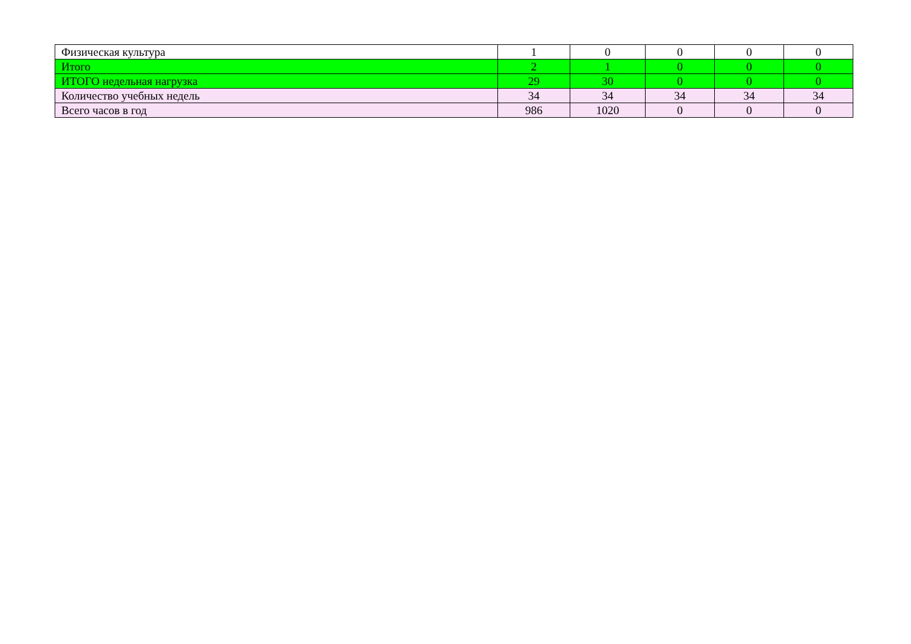| Физическая культура | 1 | 0 | 0 | 0 | 0 |
| Итого | 2 | 1 | 0 | 0 | 0 |
| ИТОГО недельная нагрузка | 29 | 30 | 0 | 0 | 0 |
| Количество учебных недель | 34 | 34 | 34 | 34 | 34 |
| Всего часов в год | 986 | 1020 | 0 | 0 | 0 |